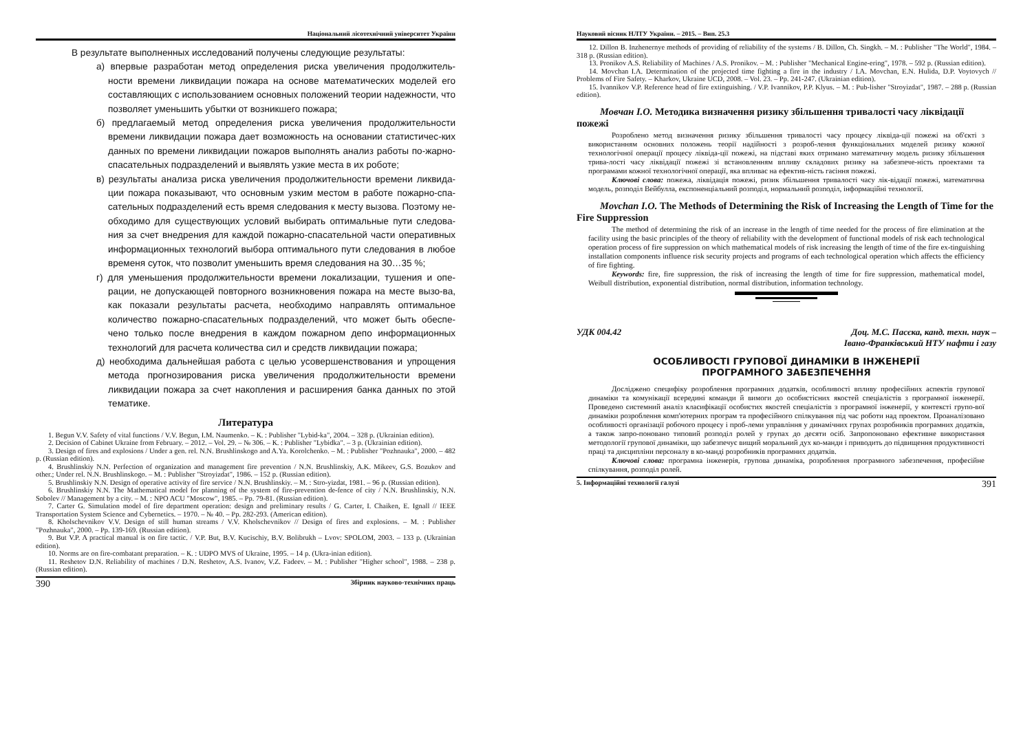Національний лісотехнічний університет України
В результате выполненных исследований получены следующие результаты:
а) впервые разработан метод определения риска увеличения продолжитель-ности времени ликвидации пожара на основе математических моделей его составляющих с использованием основных положений теории надежности, что позволяет уменьшить убытки от возникшего пожара;
б) предлагаемый метод определения риска увеличения продолжительности времени ликвидации пожара дает возможность на основании статистичес-ких данных по времени ликвидации пожаров выполнять анализ работы по-жарно-спасательных подразделений и выявлять узкие места в их роботе;
в) результаты анализа риска увеличения продолжительности времени ликвида-ции пожара показывают, что основным узким местом в работе пожарно-спа-сательных подразделений есть время следования к месту вызова. Поэтому не-обходимо для существующих условий выбирать оптимальные пути следова-ния за счет внедрения для каждой пожарно-спасательной части оперативных информационных технологий выбора оптимального пути следования в любое временя суток, что позволит уменьшить время следования на 30…35 %;
г) для уменьшения продолжительности времени локализации, тушения и опе-рации, не допускающей повторного возникновения пожара на месте вызо-ва, как показали результаты расчета, необходимо направлять оптимальное количество пожарно-спасательных подразделений, что может быть обеспе-чено только после внедрения в каждом пожарном депо информационных технологий для расчета количества сил и средств ликвидации пожара;
д) необходима дальнейшая работа с целью усовершенствования и упрощения метода прогнозирования риска увеличения продолжительности времени ликвидации пожара за счет накопления и расширения банка данных по этой тематике.
Литература
1. Begun V.V. Safety of vital functions / V.V. Begun, I.M. Naumenko. – К. : Publisher "Lybid-ka", 2004. – 328 p. (Ukrainian edition).
2. Decision of Cabinet Ukraine from February. – 2012. – Vol. 29. – № 306. – К. : Publisher "Lybidka". – 3 p. (Ukrainian edition).
3. Design of fires and explosions / Under a gen. rel. N.N. Brushlinskogo and A.Ya. Korolchenko. – М. : Publisher "Pozhnauka", 2000. – 482 p. (Russian edition).
4. Brushlinskiy N.N. Perfection of organization and management fire prevention / N.N. Brushlinskiy, A.K. Mikeev, G.S. Bozukov and other.; Under rel. N.N. Brushlinskogo. – M. : Publisher "Stroyizdat", 1986. – 152 p. (Russian edition).
5. Brushlinskiy N.N. Design of operative activity of fire service / N.N. Brushlinskiy. – M. : Stro-yizdat, 1981. – 96 p. (Russian edition).
6. Brushlinskiy N.N. The Mathematical model for planning of the system of fire-prevention de-fence of city / N.N. Brushlinskiy, N.N. Sobolev // Management by a city. – M. : NPO ACU "Moscow", 1985. – Pp. 79-81. (Russian edition).
7. Carter G. Simulation model of fire department operation: design and preliminary results / G. Carter, I. Chaiken, E. Ignall // IEEE Transportation System Science and Cybernetics. – 1970. – № 40. – Pp. 282-293. (American edition).
8. Kholschevnikov V.V. Design of still human streams / V.V. Kholschevnikov // Design of fires and explosions. – M. : Publisher "Pozhnauka", 2000. – Pp. 139-169. (Russian edition).
9. But V.P. A practical manual is on fire tactic. / V.P. But, B.V. Kucischiy, B.V. Bolibrukh – Lvov: SPOLOM, 2003. – 133 p. (Ukrainian edition).
10. Norms are on fire-combatant preparation. – К. : UDPO MVS of Ukraine, 1995. – 14 p. (Ukra-inian edition).
11. Reshetov D.N. Reliability of machines / D.N. Reshetov, A.S. Ivanov, V.Z. Fadeev. – M. : Publisher "Higher school", 1988. – 238 p. (Russian edition).
390 Збірник науково-технічних праць
Науковий вісник НЛТУ України. – 2015. – Вип. 25.3
12. Dillon B. Inzhenernye methods of providing of reliability of the systems / B. Dillon, Ch. Singkh. – M. : Publisher "The World", 1984. – 318 p. (Russian edition).
13. Pronikov A.S. Reliability of Machines / A.S. Pronikov. – M. : Publisher "Mechanical Engine-ering", 1978. – 592 p. (Russian edition).
14. Movchan I.A. Determination of the projected time fighting a fire in the industry / I.A. Movchan, E.N. Hulida, D.P. Voytovych // Problems of Fire Safety. – Kharkov, Ukraine UCD, 2008. – Vol. 23. – Pp. 241-247. (Ukrainian edition).
15. Ivannikov V.P. Reference head of fire extinguishing. / V.P. Ivannikov, P.P. Klyus. – M. : Pub-lisher "Stroyizdat", 1987. – 288 p. (Russian edition).
Мовчан І.О. Методика визначення ризику збільшення тривалості часу ліквідації пожежі
Розроблено метод визначення ризику збільшення тривалості часу процесу ліквіда-ції пожежі на об'єкті з використанням основних положень теорії надійності з розроб-лення функціональних моделей ризику кожної технологічної операції процесу ліквіда-ції пожежі, на підставі яких отримано математичну модель ризику збільшення трива-лості часу ліквідації пожежі зі встановленням впливу складових ризику на забезпече-ність проектами та програмами кожної технологічної операції, яка впливає на ефектив-ність гасіння пожежі.
Ключові слова: пожежа, ліквідація пожежі, ризик збільшення тривалості часу лік-відації пожежі, математична модель, розподіл Вейбулла, експоненціальний розподіл, нормальний розподіл, інформаційні технології.
Movchan I.O. The Methods of Determining the Risk of Increasing the Length of Time for the Fire Suppression
The method of determining the risk of an increase in the length of time needed for the process of fire elimination at the facility using the basic principles of the theory of reliability with the development of functional models of risk each technological operation process of fire suppression on which mathematical models of risk increasing the length of time of the fire ex-tinguishing installation components influence risk security projects and programs of each technological operation which affects the efficiency of fire fighting.
Keywords: fire, fire suppression, the risk of increasing the length of time for fire suppression, mathematical model, Weibull distribution, exponential distribution, normal distribution, information technology.
УДК 004.42 Доц. М.С. Пасєка, канд. техн. наук –
Івано-Франківський НТУ нафти і газу
ОСОБЛИВОСТІ ГРУПОВОЇ ДИНАМІКИ В ІНЖЕНЕРІЇ
ПРОГРАМНОГО ЗАБЕЗПЕЧЕННЯ
Досліджено специфіку розроблення програмних додатків, особливості впливу професійних аспектів групової динаміки та комунікації всередині команди й вимоги до особистісних якостей спеціалістів з програмної інженерії. Проведено системний аналіз класифікації особистих якостей спеціалістів з програмної інженерії, у контексті групо-вої динаміки розроблення комп'ютерних програм та професійного спілкування під час роботи над проектом. Проаналізовано особливості організації робочого процесу і проб-леми управління у динамічних групах розробників програмних додатків, а також запро-поновано типовий розподіл ролей у групах до десяти осіб. Запропоновано ефективне використання методології групової динаміки, що забезпечує вищий моральний дух ко-манди і приводить до підвищення продуктивності праці та дисципліни персоналу в ко-манді розробників програмних додатків.
Ключові слова: програмна інженерія, групова динаміка, розроблення програмного забезпечення, професійне спілкування, розподіл ролей.
5. Інформаційні технології галузі 391